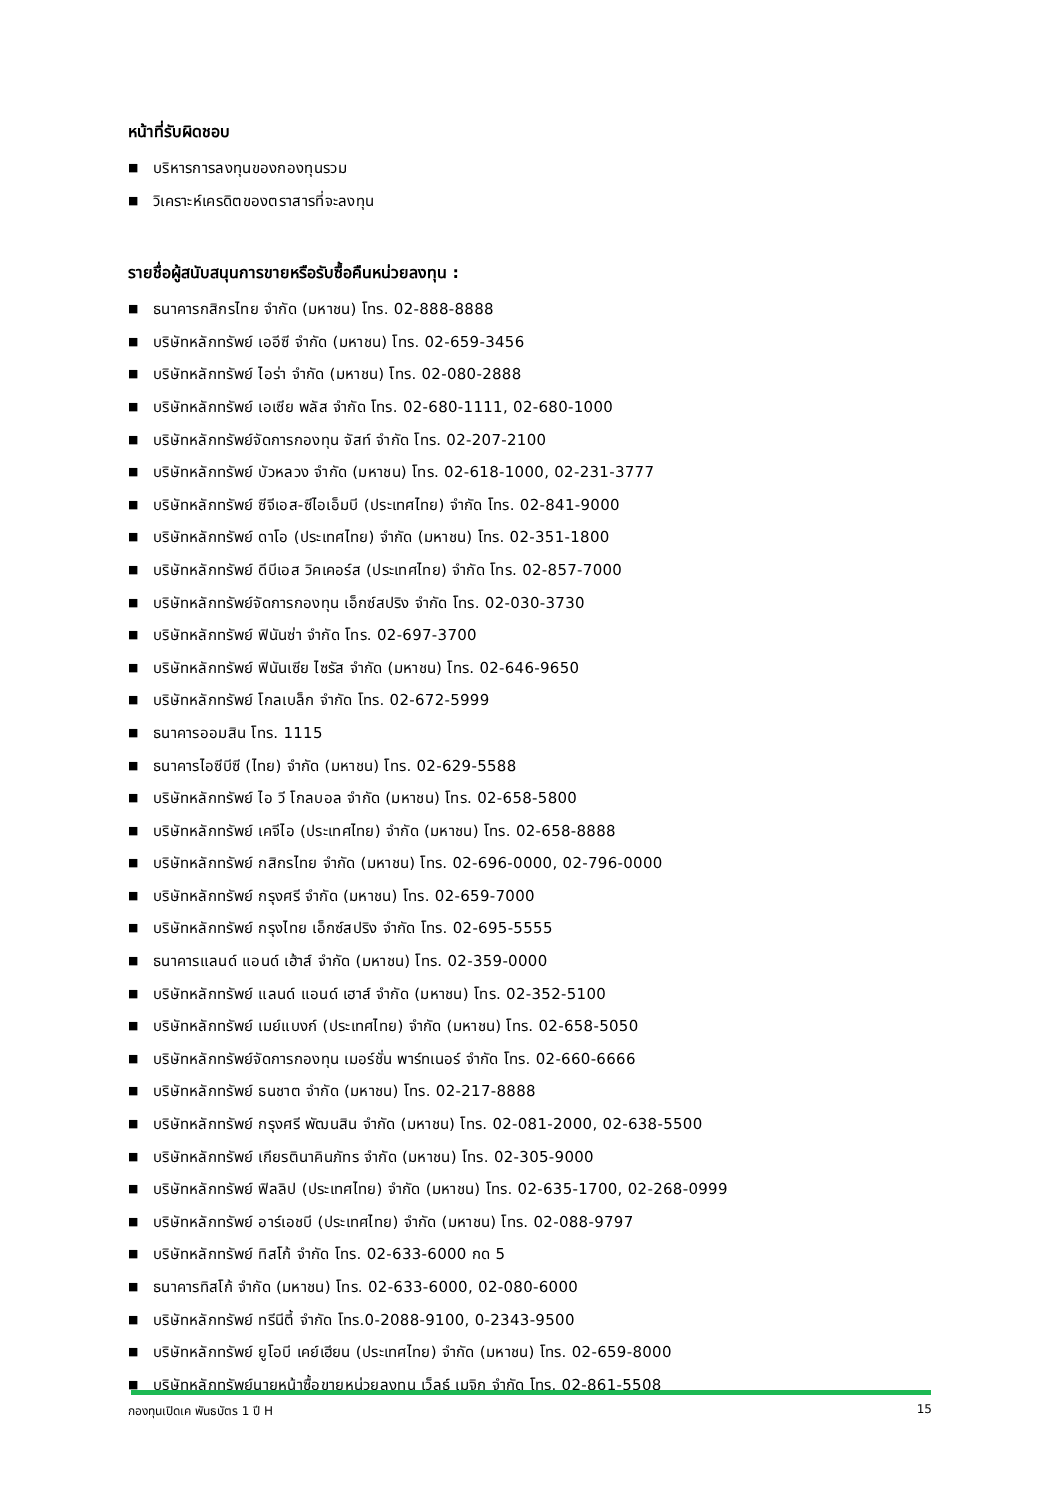หน้าที่รับผิดชอบ
■ บริหารการลงทุนของกองทุนรวม
■ วิเคราะห์เครดิตของตราสารที่จะลงทุน
รายชื่อผู้สนับสนุนการขายหรือรับซื้อคืนหน่วยลงทุน :
■ ธนาคารกสิกรไทย จำกัด (มหาชน) โทร. 02-888-8888
■ บริษัทหลักทรัพย์ เออีซี จำกัด (มหาชน) โทร. 02-659-3456
■ บริษัทหลักทรัพย์ ไอร่า จำกัด (มหาชน) โทร. 02-080-2888
■ บริษัทหลักทรัพย์ เอเซีย พลัส จำกัด โทร. 02-680-1111, 02-680-1000
■ บริษัทหลักทรัพย์จัดการกองทุน จัสท์ จำกัด โทร. 02-207-2100
■ บริษัทหลักทรัพย์ บัวหลวง จำกัด (มหาชน) โทร. 02-618-1000, 02-231-3777
■ บริษัทหลักทรัพย์ ซีจีเอส-ซีไอเอ็มบี (ประเทศไทย) จำกัด โทร. 02-841-9000
■ บริษัทหลักทรัพย์ ดาโอ (ประเทศไทย) จำกัด (มหาชน) โทร. 02-351-1800
■ บริษัทหลักทรัพย์ ดีบีเอส วิคเคอร์ส (ประเทศไทย) จำกัด โทร. 02-857-7000
■ บริษัทหลักทรัพย์จัดการกองทุน เอ็กซ์สปริง จำกัด โทร. 02-030-3730
■ บริษัทหลักทรัพย์ ฟินันซ่า จำกัด โทร. 02-697-3700
■ บริษัทหลักทรัพย์ ฟินันเซีย ไซรัส จำกัด (มหาชน) โทร. 02-646-9650
■ บริษัทหลักทรัพย์ โกลเบล็ก จำกัด โทร. 02-672-5999
■ ธนาคารออมสิน โทร. 1115
■ ธนาคารไอซีบีซี (ไทย) จำกัด (มหาชน) โทร. 02-629-5588
■ บริษัทหลักทรัพย์ ไอ วี โกลบอล จำกัด (มหาชน) โทร. 02-658-5800
■ บริษัทหลักทรัพย์ เคจีไอ (ประเทศไทย) จำกัด (มหาชน) โทร. 02-658-8888
■ บริษัทหลักทรัพย์ กสิกรไทย จำกัด (มหาชน) โทร. 02-696-0000, 02-796-0000
■ บริษัทหลักทรัพย์ กรุงศรี จำกัด (มหาชน) โทร. 02-659-7000
■ บริษัทหลักทรัพย์ กรุงไทย เอ็กซ์สปริง จำกัด โทร. 02-695-5555
■ ธนาคารแลนด์ แอนด์ เฮ้าส์ จำกัด (มหาชน) โทร. 02-359-0000
■ บริษัทหลักทรัพย์ แลนด์ แอนด์ เฮาส์ จำกัด (มหาชน) โทร. 02-352-5100
■ บริษัทหลักทรัพย์ เมย์แบงก์ (ประเทศไทย) จำกัด (มหาชน) โทร. 02-658-5050
■ บริษัทหลักทรัพย์จัดการกองทุน เมอร์ชั่น พาร์ทเนอร์ จำกัด โทร. 02-660-6666
■ บริษัทหลักทรัพย์ ธนชาต จำกัด (มหาชน) โทร. 02-217-8888
■ บริษัทหลักทรัพย์ กรุงศรี พัฒนสิน จำกัด (มหาชน) โทร. 02-081-2000, 02-638-5500
■ บริษัทหลักทรัพย์ เกียรตินาคินภัทร จำกัด (มหาชน) โทร. 02-305-9000
■ บริษัทหลักทรัพย์ ฟิลลิป (ประเทศไทย) จำกัด (มหาชน) โทร. 02-635-1700, 02-268-0999
■ บริษัทหลักทรัพย์ อาร์เอชบี (ประเทศไทย) จำกัด (มหาชน) โทร. 02-088-9797
■ บริษัทหลักทรัพย์ ทิสโก้ จำกัด โทร. 02-633-6000 กด 5
■ ธนาคารทิสโก้ จำกัด (มหาชน) โทร. 02-633-6000, 02-080-6000
■ บริษัทหลักทรัพย์ ทรีนีตี้ จำกัด โทร.0-2088-9100, 0-2343-9500
■ บริษัทหลักทรัพย์ ยูโอบี เคย์เฮียน (ประเทศไทย) จำกัด (มหาชน) โทร. 02-659-8000
■ บริษัทหลักทรัพย์นายหน้าซื้อขายหน่วยลงทุน เว็ลธ์ เมจิก จำกัด โทร. 02-861-5508
กองทุนเปิดเค พันธบัตร 1 ปี H 15